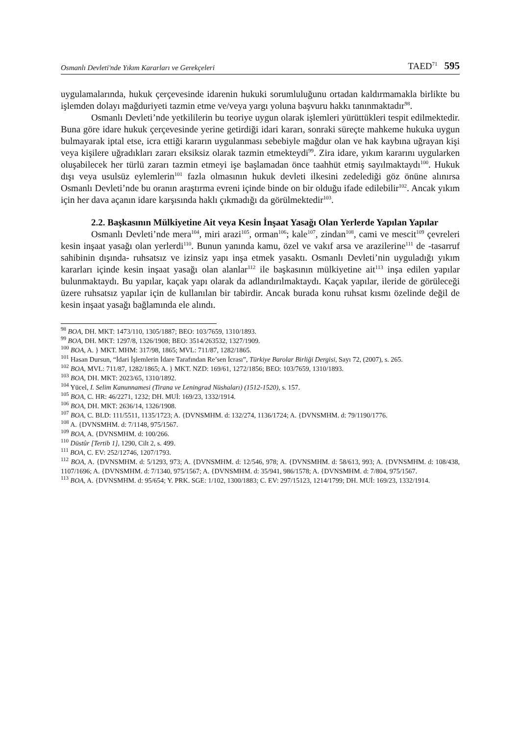Osmanlı Devleti'nde Yıkım Kararları ve Gerekçeleri TAED<sup>71</sup> 595
uygulamalarında, hukuk çerçevesinde idarenin hukuki sorumluluğunu ortadan kaldırmamakla birlikte bu işlemden dolayı mağduriyeti tazmin etme ve/veya yargı yoluna başvuru hakkı tanınmaktadır<sup>98</sup>.
Osmanlı Devleti’nde yetkililerin bu teoriye uygun olarak işlemleri yürüttükleri tespit edilmektedir. Buna göre idare hukuk çerçevesinde yerine getirdiği idari kararı, sonraki süreçte mahkeme hukuka uygun bulmayarak iptal etse, icra ettiği kararın uygulanması sebebiyle mağdur olan ve hak kaybına uğrayan kişi veya kişilere uğradıkları zararı eksiksiz olarak tazmin etmekteydi<sup>99</sup>. Zira idare, yıkım kararını uygularken oluşabilecek her türlü zararı tazmin etmeyi işe başlamadan önce taahhüt etmiş sayılmaktaydı<sup>100</sup>. Hukuk dışı veya usulsüz eylemlerin<sup>101</sup> fazla olmasının hukuk devleti ilkesini zedelediği göz önüne alınırsa Osmanlı Devleti’nde bu oranın araştırma evreni içinde binde on bir olduğu ifade edilebilir<sup>102</sup>. Ancak yıkım için her dava açanın idare karşısında haklı çıkmadığı da görülmektedir<sup>103</sup>.
2.2. Başkasının Mülkiyetine Ait veya Kesin İnşaat Yasağı Olan Yerlerde Yapılan Yapılar
Osmanlı Devleti’nde mera<sup>104</sup>, miri arazi<sup>105</sup>, orman<sup>106</sup>; kale<sup>107</sup>, zindan<sup>108</sup>, cami ve mescit<sup>109</sup> çevreleri kesin inşaat yasağı olan yerlerdi<sup>110</sup>. Bunun yanında kamu, özel ve vakıf arsa ve arazilerine<sup>111</sup> de -tasarruf sahibinin dışında- ruhsatsız ve izinsiz yapı inşa etmek yasaktı. Osmanlı Devleti’nin uyguladığı yıkım kararları içinde kesin inşaat yasağı olan alanlar<sup>112</sup> ile başkasının mülkiyetine ait<sup>113</sup> inşa edilen yapılar bulunmaktaydı. Bu yapılar, kaçak yapı olarak da adlandırılmaktaydı. Kaçak yapılar, ileride de görüleceği üzere ruhsatsız yapılar için de kullanılan bir tabirdir. Ancak burada konu ruhsat kısmı özelinde değil de kesin inşaat yasağı bağlamında ele alındı.
<sup>98</sup> BOA, DH. MKT: 1473/110, 1305/1887; BEO: 103/7659, 1310/1893.
<sup>99</sup> BOA, DH. MKT: 1297/8, 1326/1908; BEO: 3514/263532, 1327/1909.
<sup>100</sup> BOA, A. } MKT. MHM: 317/98, 1865; MVL: 711/87, 1282/1865.
<sup>101</sup> Hasan Dursun, “İdari İşlemlerin İdare Tarafından Re’sen İcrası”, Türkiye Barolar Birliği Dergisi, Sayı 72, (2007), s. 265.
<sup>102</sup> BOA, MVL: 711/87, 1282/1865; A. } MKT. NZD: 169/61, 1272/1856; BEO: 103/7659, 1310/1893.
<sup>103</sup> BOA, DH. MKT: 2023/65, 1310/1892.
<sup>104</sup> Yücel, I. Selim Kanunnamesi (Tirana ve Leningrad Nüshaları) (1512-1520), s. 157.
<sup>105</sup> BOA, C. HR: 46/2271, 1232; DH. MUİ: 169/23, 1332/1914.
<sup>106</sup> BOA, DH. MKT: 2636/14, 1326/1908.
<sup>107</sup> BOA, C. BLD: 111/5511, 1135/1723; A. {DVNSMHM. d: 132/274, 1136/1724; A. {DVNSMHM. d: 79/1190/1776.
<sup>108</sup> A. {DVNSMHM. d: 7/1148, 975/1567.
<sup>109</sup> BOA, A. {DVNSMHM. d: 100/266.
<sup>110</sup> Düstûr [Tertib 1], 1290, Cilt 2, s. 499.
<sup>111</sup> BOA, C. EV: 252/12746, 1207/1793.
<sup>112</sup> BOA, A. {DVNSMHM. d: 5/1293, 973; A. {DVNSMHM. d: 12/546, 978; A. {DVNSMHM. d: 58/613, 993; A. {DVNSMHM. d: 108/438, 1107/1696; A. {DVNSMHM. d: 7/1340, 975/1567; A. {DVNSMHM. d: 35/941, 986/1578; A. {DVNSMHM. d: 7/804, 975/1567.
<sup>113</sup> BOA, A. {DVNSMHM. d: 95/654; Y. PRK. SGE: 1/102, 1300/1883; C. EV: 297/15123, 1214/1799; DH. MUİ: 169/23, 1332/1914.